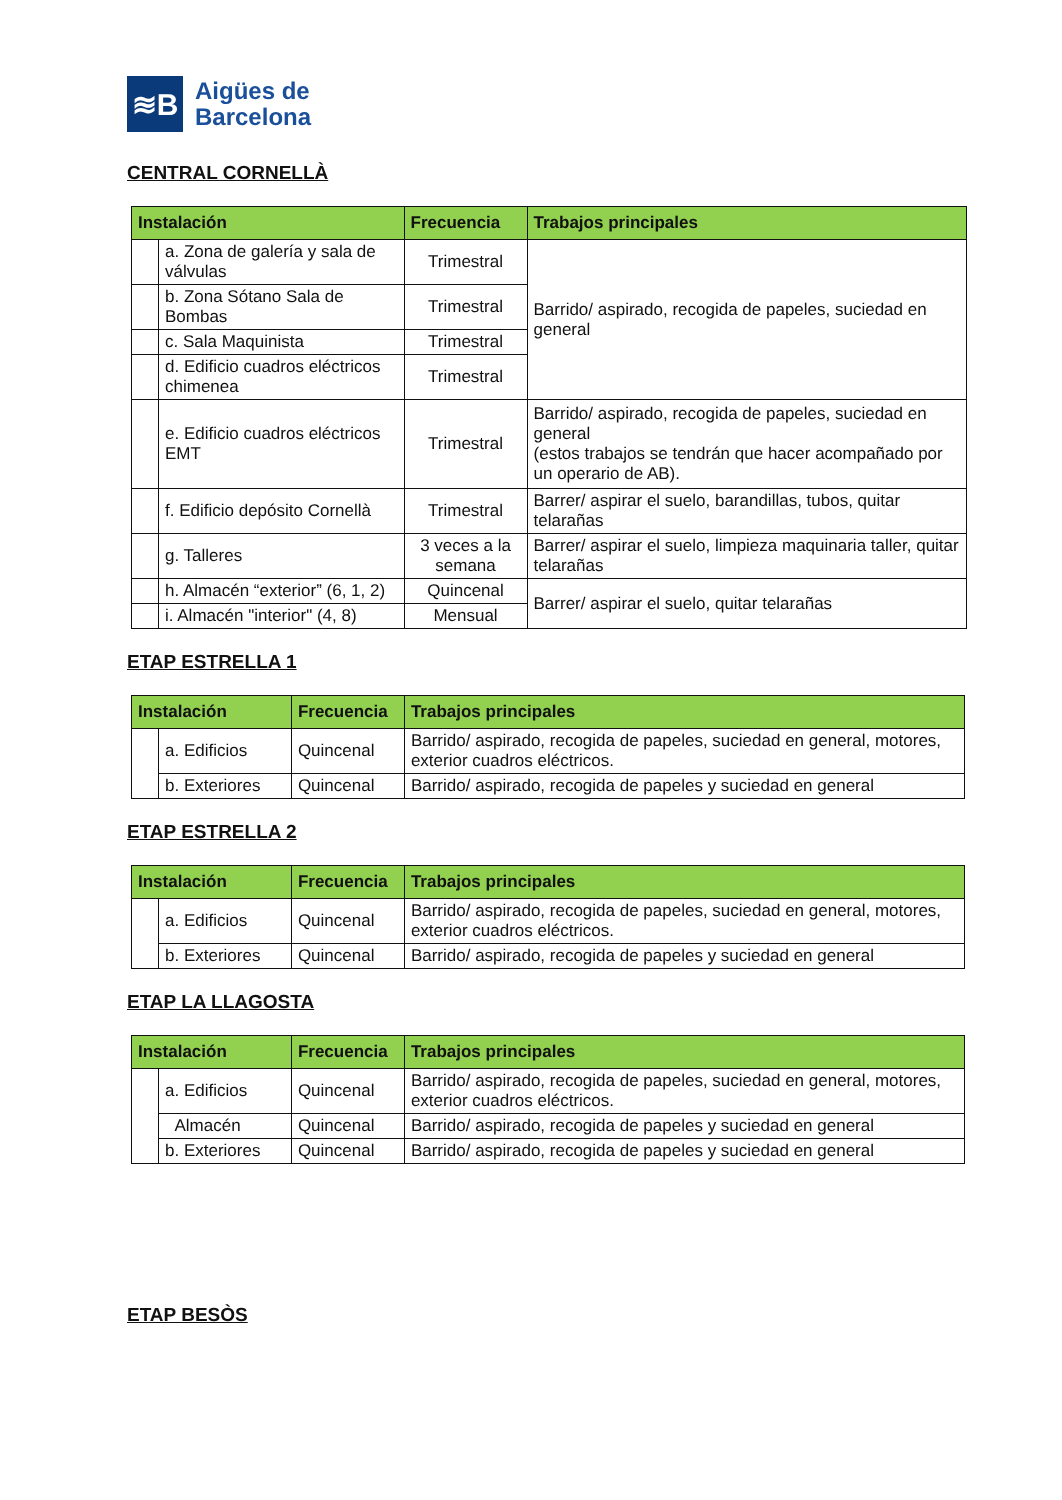≋B
Aigües de
Barcelona
CENTRAL CORNELLÀ
| Instalación | | Frecuencia | Trabajos principales |
| --- | --- | --- | --- |
| | a. Zona de galería y sala de válvulas | Trimestral | Barrido/ aspirado, recogida de papeles, suciedad en general |
| | b. Zona Sótano Sala de Bombas | Trimestral | |
| | c. Sala Maquinista | Trimestral | |
| | d. Edificio cuadros eléctricos chimenea | Trimestral | |
| | e. Edificio cuadros eléctricos EMT | Trimestral | Barrido/ aspirado, recogida de papeles, suciedad en general (estos trabajos se tendrán que hacer acompañado por un operario de AB). |
| | f. Edificio depósito Cornellà | Trimestral | Barrer/ aspirar el suelo, barandillas, tubos, quitar telarañas |
| | g. Talleres | 3 veces a la semana | Barrer/ aspirar el suelo, limpieza maquinaria taller, quitar telarañas |
| | h. Almacén “exterior” (6, 1, 2) | Quincenal | Barrer/ aspirar el suelo, quitar telarañas |
| | i. Almacén "interior" (4, 8) | Mensual | |
ETAP ESTRELLA 1
| Instalación | | Frecuencia | Trabajos principales |
| --- | --- | --- | --- |
| | a. Edificios | Quincenal | Barrido/ aspirado, recogida de papeles, suciedad en general, motores, exterior cuadros eléctricos. |
| | b. Exteriores | Quincenal | Barrido/ aspirado, recogida de papeles y suciedad en general |
ETAP ESTRELLA 2
| Instalación | | Frecuencia | Trabajos principales |
| --- | --- | --- | --- |
| | a. Edificios | Quincenal | Barrido/ aspirado, recogida de papeles, suciedad en general, motores, exterior cuadros eléctricos. |
| | b. Exteriores | Quincenal | Barrido/ aspirado, recogida de papeles y suciedad en general |
ETAP LA LLAGOSTA
| Instalación | | Frecuencia | Trabajos principales |
| --- | --- | --- | --- |
| | a. Edificios | Quincenal | Barrido/ aspirado, recogida de papeles, suciedad en general, motores, exterior cuadros eléctricos. |
| | Almacén | Quincenal | Barrido/ aspirado, recogida de papeles y suciedad en general |
| | b. Exteriores | Quincenal | Barrido/ aspirado, recogida de papeles y suciedad en general |
ETAP BESÒS